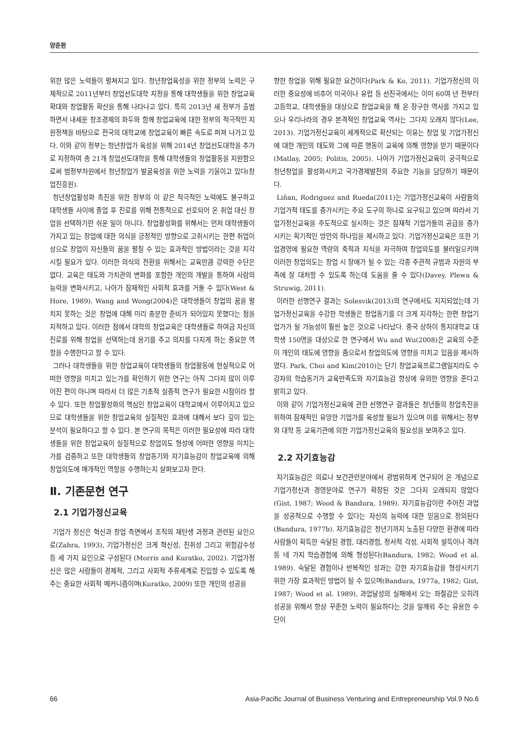양준환
위한 많은 노력들이 펼쳐지고 있다. 청년창업육성을 위한 정부의 노력은 구체적으로 2011년부터 창업선도대학 지정을 통해 대학생들을 위한 창업교육 확대와 창업활동 확산을 통해 나타나고 있다. 특히 2013년 새 정부가 출범하면서 내세운 창조경제의 화두와 함께 창업교육에 대한 정부의 적극적인 지원정책을 바탕으로 전국의 대학교에 창업교육이 빠른 속도로 퍼져 나가고 있다. 이와 같이 정부는 청년창업가 육성을 위해 2014년 창업선도대학을 추가로 지정하여 총 21개 창업선도대학을 통해 대학생들의 창업활동을 지원함으로써 범정부차원에서 청년창업가 발굴육성을 위한 노력을 기울이고 있다(창업진흥원).
청년창업활성화 촉진을 위한 정부의 이 같은 적극적인 노력에도 불구하고 대학생들 사이에 졸업 후 진로를 위해 전통적으로 선호되어 온 취업 대신 창업을 선택하기란 쉬운 일이 아니다. 창업활성화를 위해서는 먼저 대학생들이 가지고 있는 창업에 대한 의식을 긍정적인 방향으로 고취시키는 한편 취업이상으로 창업이 자신들의 꿈을 펼칠 수 있는 효과적인 방법이라는 것을 지각시킬 필요가 있다. 이러한 의식의 전환을 위해서는 교육만큼 강력한 수단은 없다. 교육은 태도와 가치관의 변화를 포함한 개인의 개발을 통하여 사람의 능력을 변화시키고, 나아가 잠재적인 사회적 효과를 거둘 수 있다(West & Hore, 1989). Wang and Wong(2004)은 대학생들이 창업의 꿈을 펼치지 못하는 것은 창업에 대해 미리 충분한 준비가 되어있지 못했다는 점을 지적하고 있다. 이러한 점에서 대학의 창업교육은 대학생들로 하여금 자신의 진로를 위해 창업을 선택하는데 용기를 주고 의지를 다지게 하는 중요한 역할을 수행한다고 할 수 있다.
그러나 대학생들을 위한 창업교육이 대학생들의 창업활동에 현실적으로 어떠한 영향을 미치고 있는가를 확인하기 위한 연구는 아직 그다지 많이 이루어진 편이 아니며 따라서 더 많은 기초적 실증적 연구가 필요한 시점이라 할 수 있다. 또한 창업활성화의 핵심인 창업교육이 대학교에서 이루어지고 있으므로 대학생들을 위한 창업교육의 실질적인 효과에 대해서 보다 깊이 있는 분석이 필요하다고 할 수 있다. 본 연구의 목적은 이러한 필요성에 따라 대학생들을 위한 창업교육이 실질적으로 창업의도 형성에 어떠한 영향을 미치는가를 검증하고 또한 대학생들의 창업동기와 자기효능감이 창업교육에 의해 창업의도에 매개적인 역할을 수행하는지 살펴보고자 한다.
Ⅱ. 기존문헌 연구
2.1 기업가정신교육
기업가 정신은 혁신과 창업 측면에서 조직의 재탄생 과정과 관련된 요인으로(Zahra, 1993), 기업가정신은 크게 혁신성, 진취성 그리고 위험감수성 등 세 가지 요인으로 구성된다 (Morris and Kuratko, 2002). 기업가정신은 많은 사람들이 경제적, 그리고 사회적 주류세계로 진입할 수 있도록 해주는 중요한 사회적 메커니즘이며(Kuratko, 2009) 또한 개인의 성공을
향한 창업을 위해 필요한 요건이다(Park & Ko, 2011). 기업가정신의 이러한 중요성에 비추어 미국이나 유럽 등 선진국에서는 이미 60여 년 전부터 고등학교, 대학생들을 대상으로 창업교육을 해 온 장구한 역사를 가지고 있으나 우리나라의 경우 본격적인 창업교육 역사는 그다지 오래지 않다(Lee, 2013). 기업가정신교육이 세계적으로 확산되는 이유는 창업 및 기업가정신에 대한 개인의 태도와 그에 따른 행동이 교육에 의해 영향을 받기 때문이다(Matlay, 2005; Politis, 2005). 나아가 기업가정신교육이 궁극적으로 청년창업을 활성화시키고 국가경제발전의 주요한 기능을 담당하기 때문이다.
Liňan, Rodriguez and Rueda(2011)는 기업가정신교육이 사람들의 기업가적 태도를 증가시키는 주요 도구의 하나로 요구되고 있으며 따라서 기업가정신교육을 주도적으로 실시하는 것은 잠재적 기업가들의 공급을 증가시키는 획기적인 방안의 하나임을 제시하고 있다. 기업가정신교육은 또한 기업경영에 필요한 역량의 축적과 지식을 자극하여 창업의도를 불러일으키며 이러한 창업의도는 창업 시 장애가 될 수 있는 각종 주관적 규범과 자원의 부족에 잘 대처할 수 있도록 하는데 도움을 줄 수 있다(Davey, Plewa & Struwig, 2011).
이러한 선행연구 결과는 Solesvik(2013)의 연구에서도 지지되었는데 기업가정신교육을 수강한 학생들은 창업동기를 더 크게 지각하는 한편 창업기업가가 될 가능성이 훨씬 높은 것으로 나타났다. 중국 상하이 통지대학교 대학생 150명을 대상으로 한 연구에서 Wu and Wu(2008)은 교육의 수준이 개인의 태도에 영향을 줌으로서 창업의도에 영향을 미치고 있음을 제시하였다. Park, Choi and Kim(2010)는 단기 창업교육프로그램일지라도 수강자의 학습동기가 교육만족도와 자기효능감 향상에 유의한 영향을 준다고 밝히고 있다.
이와 같이 기업가정신교육에 관한 선행연구 결과들은 청년들의 창업촉진을 위하여 잠재적인 유망한 기업가를 육성할 필요가 있으며 이를 위해서는 정부와 대학 등 교육기관에 의한 기업가정신교육의 필요성을 보여주고 있다.
2.2 자기효능감
자기효능감은 의료나 보건관련분야에서 광범위하게 연구되어 온 개념으로 기업가정신과 경영분야로 연구가 확장된 것은 그다지 오래되지 않았다(Gist, 1987; Wood & Bandura, 1989). 자기효능감이란 주어진 과업을 성공적으로 수행할 수 있다는 자신의 능력에 대한 믿음으로 정의된다(Bandura, 1977b). 자기효능감은 청년기까지 노출된 다양한 환경에 따라 사람들이 획득한 숙달된 경험, 대리경험, 정서적 각성, 사회적 설득이나 격려 등 네 가지 학습경험에 의해 형성된다(Bandura, 1982; Wood et al. 1989). 숙달된 경험이나 반복적인 성과는 강한 자기효능감을 형성시키기 위한 가장 효과적인 방법이 될 수 있으며(Bandura, 1977a, 1982; Gist, 1987; Wood et al. 1989), 과업달성의 실패에서 오는 좌절감은 오히려 성공을 위해서 항상 꾸준한 노력이 필요하다는 것을 일깨워 주는 유용한 수단이
66 Asia-Pacific Journal of Business Venturing and Entrepreneurship Vol.9 No.6